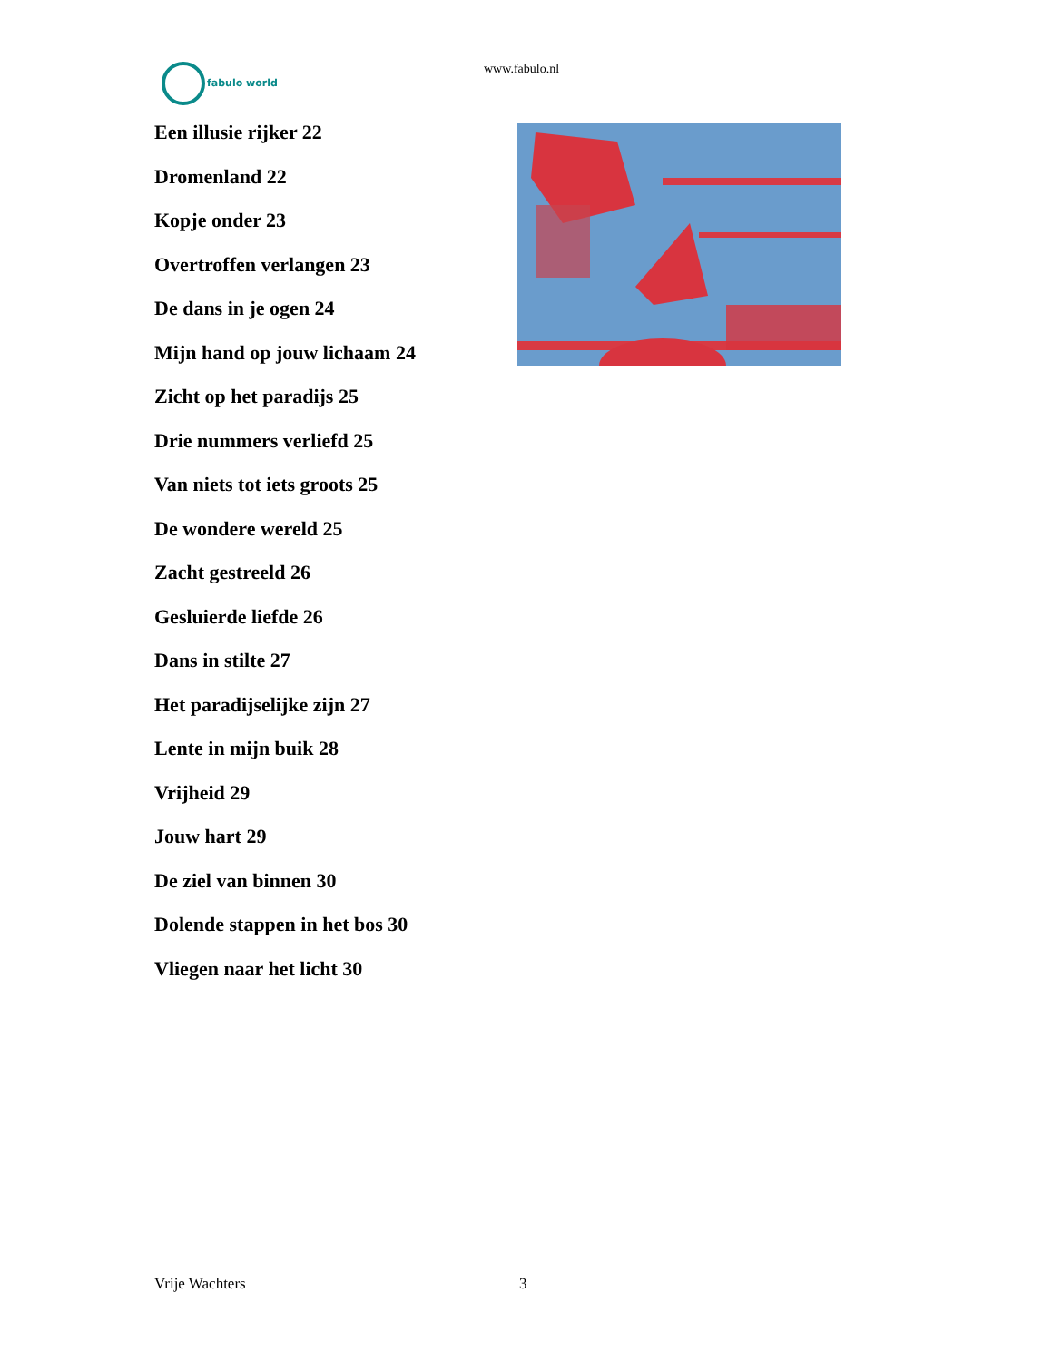fabulo world www.fabulo.nl
Een illusie rijker 22
Dromenland 22
Kopje onder 23
Overtroffen verlangen 23
De dans in je ogen 24
Mijn hand op jouw lichaam 24
Zicht op het paradijs 25
Drie nummers verliefd 25
Van niets tot iets groots 25
De wondere wereld 25
Zacht gestreeld 26
Gesluierde liefde 26
Dans in stilte 27
Het paradijselijke zijn 27
Lente in mijn buik 28
Vrijheid 29
Jouw hart 29
De ziel van binnen 30
Dolende stappen in het bos 30
Vliegen naar het licht 30
Vrije Wachters 3